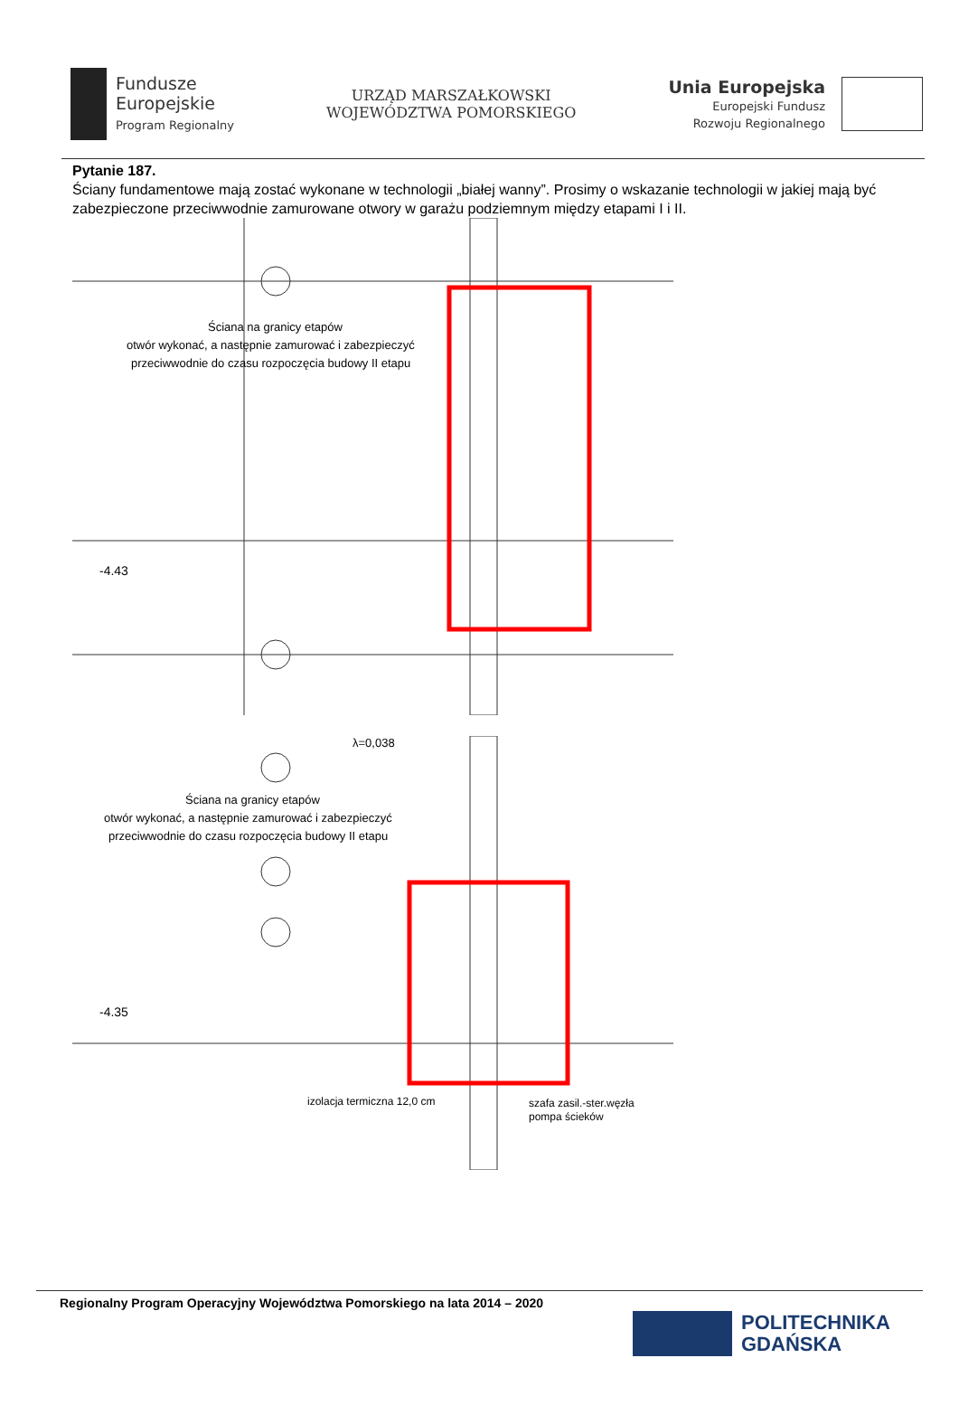Fundusze
Europejskie
Program Regionalny
URZĄD MARSZAŁKOWSKI
WOJEWÓDZTWA POMORSKIEGO
Unia Europejska
Europejski Fundusz
Rozwoju Regionalnego
Pytanie 187.
Ściany fundamentowe mają zostać wykonane w technologii „białej wanny”. Prosimy o wskazanie technologii w jakiej mają być zabezpieczone przeciwwodnie zamurowane otwory w garażu podziemnym między etapami I i II.
Ściana na granicy etapów
otwór wykonać, a następnie zamurować i zabezpieczyć
przeciwwodnie do czasu rozpoczęcia budowy II etapu
-4.43
λ=0,038
Ściana na granicy etapów
otwór wykonać, a następnie zamurować i zabezpieczyć
przeciwwodnie do czasu rozpoczęcia budowy II etapu
-4.35
izolacja termiczna 12,0 cm
szafa zasil.-ster.węzła
pompa ścieków
Regionalny Program Operacyjny Województwa Pomorskiego na lata 2014 – 2020
POLITECHNIKA
GDAŃSKA